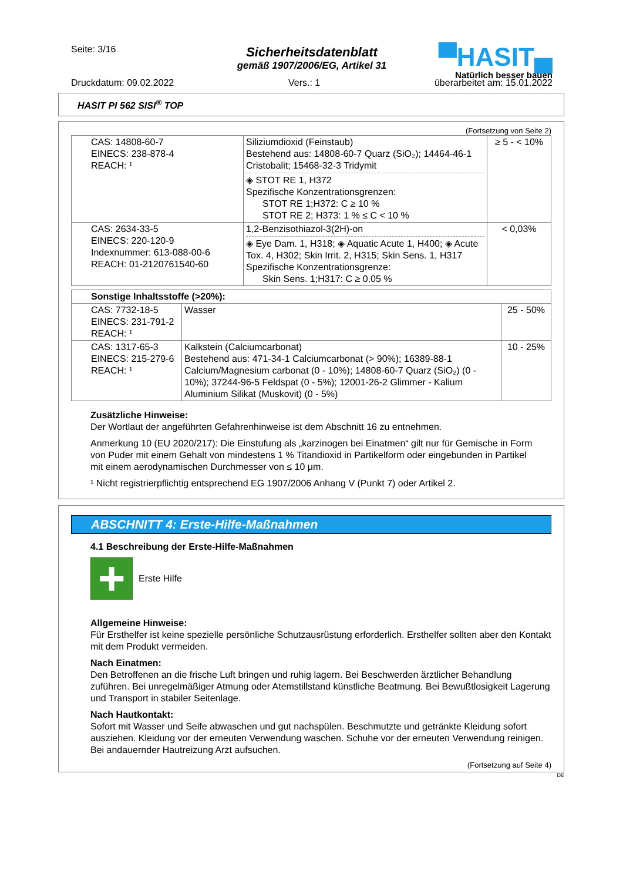Seite: 3/16
▀HASIT▄
Natürlich besser bauen
Sicherheitsdatenblatt
gemäß 1907/2006/EG, Artikel 31
Druckdatum: 09.02.2022 Vers.: 1 überarbeitet am: 15.01.2022
HASIT PI 562 SISI<sup>®</sup> TOP
(Fortsetzung von Seite 2)
| CAS: 14808-60-7 EINECS: 238-878-4 REACH: ¹ | Siliziumdioxid (Feinstaub) Bestehend aus: 14808-60-7 Quarz (SiO₂); 14464-46-1 Cristobalit; 15468-32-3 Tridymit ◈ STOT RE 1, H372 Spezifische Konzentrationsgrenzen: STOT RE 1;H372: C ≥ 10 % STOT RE 2; H373: 1 % ≤ C < 10 % | ≥ 5 - < 10% |
| CAS: 2634-33-5 EINECS: 220-120-9 Indexnummer: 613-088-00-6 REACH: 01-2120761540-60 | 1,2-Benzisothiazol-3(2H)-on ◈ Eye Dam. 1, H318; ◈ Aquatic Acute 1, H400; ◈ Acute Tox. 4, H302; Skin Irrit. 2, H315; Skin Sens. 1, H317 Spezifische Konzentrationsgrenze: Skin Sens. 1;H317: C ≥ 0,05 % | < 0,03% |
| Sonstige Inhaltsstoffe (>20%): | | |
| CAS: 7732-18-5 EINECS: 231-791-2 REACH: ¹ | Wasser | 25 - 50% |
| CAS: 1317-65-3 EINECS: 215-279-6 REACH: ¹ | Kalkstein (Calciumcarbonat) Bestehend aus: 471-34-1 Calciumcarbonat (> 90%); 16389-88-1 Calcium/Magnesium carbonat (0 - 10%); 14808-60-7 Quarz (SiO₂) (0 - 10%); 37244-96-5 Feldspat (0 - 5%); 12001-26-2 Glimmer - Kalium Aluminium Silikat (Muskovit) (0 - 5%) | 10 - 25% |
Zusätzliche Hinweise:
Der Wortlaut der angeführten Gefahrenhinweise ist dem Abschnitt 16 zu entnehmen.
Anmerkung 10 (EU 2020/217): Die Einstufung als „karzinogen bei Einatmen“ gilt nur für Gemische in Form von Puder mit einem Gehalt von mindestens 1 % Titandioxid in Partikelform oder eingebunden in Partikel mit einem aerodynamischen Durchmesser von ≤ 10 μm.
¹ Nicht registrierpflichtig entsprechend EG 1907/2006 Anhang V (Punkt 7) oder Artikel 2.
ABSCHNITT 4: Erste-Hilfe-Maßnahmen
4.1 Beschreibung der Erste-Hilfe-Maßnahmen
+
Erste Hilfe
Allgemeine Hinweise:
Für Ersthelfer ist keine spezielle persönliche Schutzausrüstung erforderlich. Ersthelfer sollten aber den Kontakt mit dem Produkt vermeiden.
Nach Einatmen:
Den Betroffenen an die frische Luft bringen und ruhig lagern. Bei Beschwerden ärztlicher Behandlung zuführen. Bei unregelmäßiger Atmung oder Atemstillstand künstliche Beatmung. Bei Bewußtlosigkeit Lagerung und Transport in stabiler Seitenlage.
Nach Hautkontakt:
Sofort mit Wasser und Seife abwaschen und gut nachspülen. Beschmutzte und getränkte Kleidung sofort ausziehen. Kleidung vor der erneuten Verwendung waschen. Schuhe vor der erneuten Verwendung reinigen. Bei andauernder Hautreizung Arzt aufsuchen.
(Fortsetzung auf Seite 4)
DE